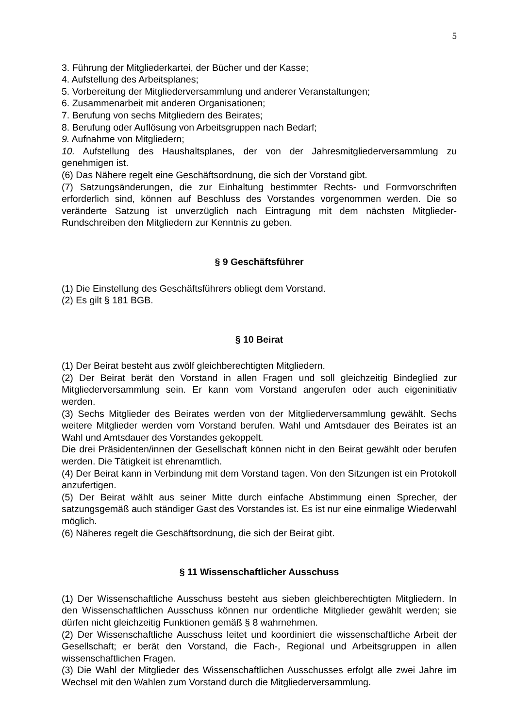5
3. Führung der Mitgliederkartei, der Bücher und der Kasse;
4. Aufstellung des Arbeitsplanes;
5. Vorbereitung der Mitgliederversammlung und anderer Veranstaltungen;
6. Zusammenarbeit mit anderen Organisationen;
7. Berufung von sechs Mitgliedern des Beirates;
8. Berufung oder Auflösung von Arbeitsgruppen nach Bedarf;
9. Aufnahme von Mitgliedern;
10. Aufstellung des Haushaltsplanes, der von der Jahresmitgliederversammlung zu genehmigen ist.
(6) Das Nähere regelt eine Geschäftsordnung, die sich der Vorstand gibt.
(7) Satzungsänderungen, die zur Einhaltung bestimmter Rechts- und Formvorschriften erforderlich sind, können auf Beschluss des Vorstandes vorgenommen werden. Die so veränderte Satzung ist unverzüglich nach Eintragung mit dem nächsten Mitglieder-Rundschreiben den Mitgliedern zur Kenntnis zu geben.
§ 9 Geschäftsführer
(1) Die Einstellung des Geschäftsführers obliegt dem Vorstand.
(2) Es gilt § 181 BGB.
§ 10 Beirat
(1) Der Beirat besteht aus zwölf gleichberechtigten Mitgliedern.
(2) Der Beirat berät den Vorstand in allen Fragen und soll gleichzeitig Bindeglied zur Mitgliederversammlung sein. Er kann vom Vorstand angerufen oder auch eigeninitiativ werden.
(3) Sechs Mitglieder des Beirates werden von der Mitgliederversammlung gewählt. Sechs weitere Mitglieder werden vom Vorstand berufen. Wahl und Amtsdauer des Beirates ist an Wahl und Amtsdauer des Vorstandes gekoppelt.
Die drei Präsidenten/innen der Gesellschaft können nicht in den Beirat gewählt oder berufen werden. Die Tätigkeit ist ehrenamtlich.
(4) Der Beirat kann in Verbindung mit dem Vorstand tagen. Von den Sitzungen ist ein Protokoll anzufertigen.
(5) Der Beirat wählt aus seiner Mitte durch einfache Abstimmung einen Sprecher, der satzungsgemäß auch ständiger Gast des Vorstandes ist. Es ist nur eine einmalige Wiederwahl möglich.
(6) Näheres regelt die Geschäftsordnung, die sich der Beirat gibt.
§ 11 Wissenschaftlicher Ausschuss
(1) Der Wissenschaftliche Ausschuss besteht aus sieben gleichberechtigten Mitgliedern. In den Wissenschaftlichen Ausschuss können nur ordentliche Mitglieder gewählt werden; sie dürfen nicht gleichzeitig Funktionen gemäß § 8 wahrnehmen.
(2) Der Wissenschaftliche Ausschuss leitet und koordiniert die wissenschaftliche Arbeit der Gesellschaft; er berät den Vorstand, die Fach-, Regional und Arbeitsgruppen in allen wissenschaftlichen Fragen.
(3) Die Wahl der Mitglieder des Wissenschaftlichen Ausschusses erfolgt alle zwei Jahre im Wechsel mit den Wahlen zum Vorstand durch die Mitgliederversammlung.